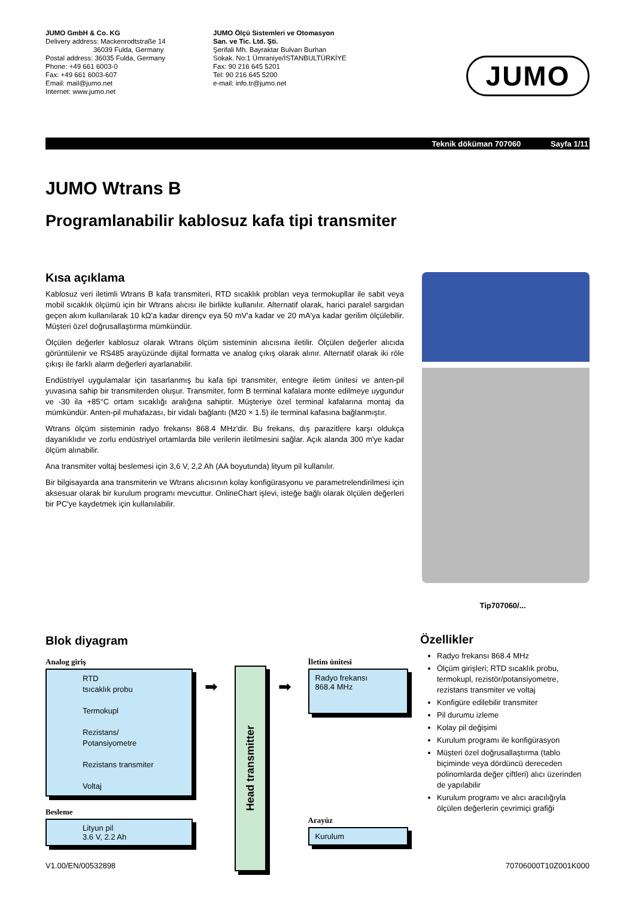JUMO GmbH & Co. KG
Delivery address: Mackenrodtstraße 14
36039 Fulda, Germany
Postal address: 36035 Fulda, Germany
Phone: +49 661 6003-0
Fax: +49 661 6003-607
Email: mail@jumo.net
Internet: www.jumo.net
JUMO Ölçü Sistemleri ve Otomasyon
San. ve Tic. Ltd. Şti.
Şerifali Mh. Bayraktar Bulvarı Burhan
Sokak. No:1 Ümraniye/İSTANBULTÜRKİYE
Fax: 90 216 645 5201
Tel: 90 216 645 5200
e-mail: info.tr@jumo.net
JUMO
Teknik döküman 707060 Sayfa 1/11
JUMO Wtrans B
Programlanabilir kablosuz kafa tipi transmiter
Kısa açıklama
Kablosuz veri iletimli Wtrans B kafa transmiteri, RTD sıcaklık probları veya termokupllar ile sabit veya mobil sıcaklık ölçümü için bir Wtrans alıcısı ile birlikte kullanılır. Alternatif olarak, harici paralel sargıdan geçen akım kullanılarak 10 kΩ'a kadar dirençv eya 50 mV'a kadar ve 20 mA'ya kadar gerilim ölçülebilir. Müşteri özel doğrusallaştırma mümkündür.
Ölçülen değerler kablosuz olarak Wtrans ölçüm sisteminin alıcısına iletilir. Ölçülen değerler alıcıda görüntülenir ve RS485 arayüzünde dijital formatta ve analog çıkış olarak alınır. Alternatif olarak iki röle çıkışı ile farklı alarm değerleri ayarlanabilir.
Endüstriyel uygulamalar için tasarlanmış bu kafa tipi transmiter, entegre iletim ünitesi ve anten-pil yuvasına sahip bir transmiterden oluşur. Transmiter, form B terminal kafalara monte edilmeye uygundur ve -30 ila +85°C ortam sıcaklığı aralığına sahiptir. Müşteriye özel terminal kafalarına montaj da mümkündür. Anten-pil muhafazası, bir vidalı bağlantı (M20 × 1.5) ile terminal kafasına bağlanmıştır.
Wtrans ölçüm sisteminin radyo frekansı 868.4 MHz'dir. Bu frekans, dış parazitlere karşı oldukça dayanıklıdır ve zorlu endüstriyel ortamlarda bile verilerin iletilmesini sağlar. Açık alanda 300 m'ye kadar ölçüm alınabilir.
Ana transmiter voltaj beslemesi için 3,6 V, 2,2 Ah (AA boyutunda) lityum pil kullanılır.
Bir bilgisayarda ana transmiterin ve Wtrans alıcısının kolay konfigürasyonu ve parametrelendirilmesi için aksesuar olarak bir kurulum programı mevcuttur. OnlineChart işlevi, isteğe bağlı olarak ölçülen değerleri bir PC'ye kaydetmek için kullanılabilir.
Tip707060/...
Blok diyagram
Analog giriş
RTD
tsıcaklık probu
Termokupl
Rezistans/
Potansiyometre
Rezistans transmiter
Voltaj
Besleme
Lityun pil
3.6 V, 2.2 Ah
➡
Head transmitter
➡
İletim ünitesi
Radyo frekansı
868.4 MHz
Arayüz
Kurulum
Özellikler
Radyo frekansı 868.4 MHz
Ölçüm girişleri; RTD sıcaklık probu, termokupl, rezistör/potansiyometre, rezistans transmiter ve voltaj
Konfigüre edilebilir transmiter
Pil durumu izleme
Kolay pil değişimi
Kurulum programı ile konfigürasyon
Müşteri özel doğrusallaştırma (tablo biçiminde veya dördüncü dereceden polinomlarda değer çiftleri) alıcı üzerinden de yapılabilir
Kurulum programı ve alıcı aracılığıyla ölçülen değerlerin çevrimiçi grafiği
V1.00/EN/00532898 70706000T10Z001K000